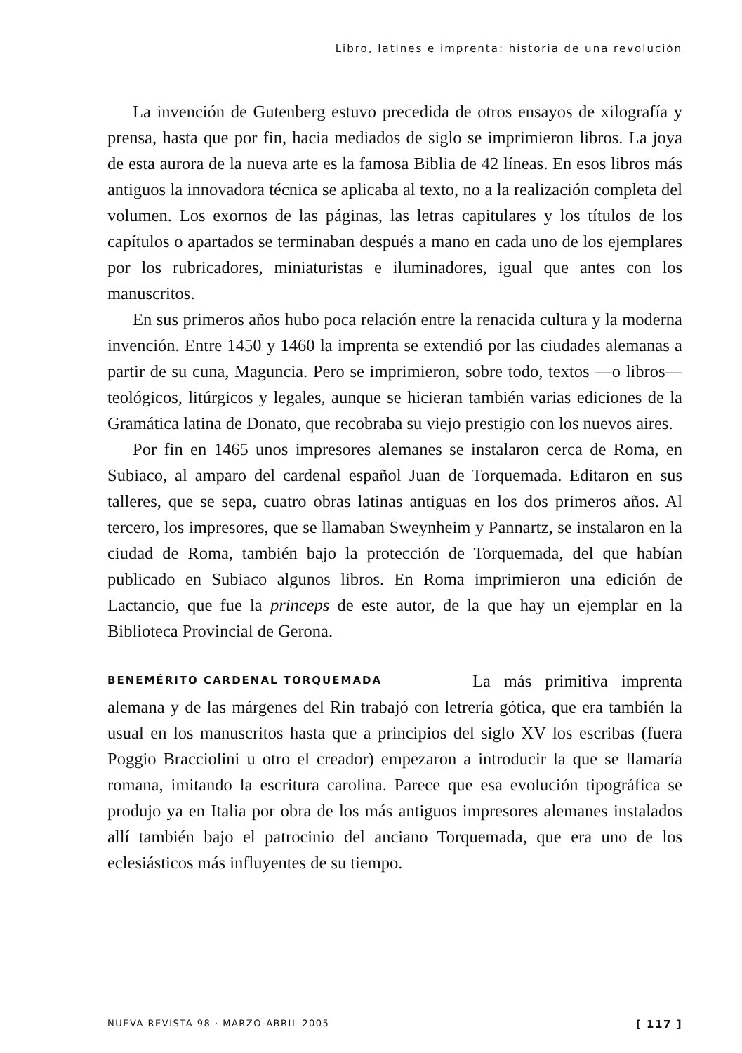Libro, latines e imprenta: historia de una revolución
La invención de Gutenberg estuvo precedida de otros ensayos de xilografía y prensa, hasta que por fin, hacia mediados de siglo se imprimieron libros. La joya de esta aurora de la nueva arte es la famosa Biblia de 42 líneas. En esos libros más antiguos la innovadora técnica se aplicaba al texto, no a la realización completa del volumen. Los exornos de las páginas, las letras capitulares y los títulos de los capítulos o apartados se terminaban después a mano en cada uno de los ejemplares por los rubricadores, miniaturistas e iluminadores, igual que antes con los manuscritos.
En sus primeros años hubo poca relación entre la renacida cultura y la moderna invención. Entre 1450 y 1460 la imprenta se extendió por las ciudades alemanas a partir de su cuna, Maguncia. Pero se imprimieron, sobre todo, textos —o libros— teológicos, litúrgicos y legales, aunque se hicieran también varias ediciones de la Gramática latina de Donato, que recobraba su viejo prestigio con los nuevos aires.
Por fin en 1465 unos impresores alemanes se instalaron cerca de Roma, en Subiaco, al amparo del cardenal español Juan de Torquemada. Editaron en sus talleres, que se sepa, cuatro obras latinas antiguas en los dos primeros años. Al tercero, los impresores, que se llamaban Sweynheim y Pannartz, se instalaron en la ciudad de Roma, también bajo la protección de Torquemada, del que habían publicado en Subiaco algunos libros. En Roma imprimieron una edición de Lactancio, que fue la princeps de este autor, de la que hay un ejemplar en la Biblioteca Provincial de Gerona.
BENEMÉRITO CARDENAL TORQUEMADA
La más primitiva imprenta alemana y de las márgenes del Rin trabajó con letrería gótica, que era también la usual en los manuscritos hasta que a principios del siglo XV los escribas (fuera Poggio Bracciolini u otro el creador) empezaron a introducir la que se llamaría romana, imitando la escritura carolina. Parece que esa evolución tipográfica se produjo ya en Italia por obra de los más antiguos impresores alemanes instalados allí también bajo el patrocinio del anciano Torquemada, que era uno de los eclesiásticos más influyentes de su tiempo.
NUEVA REVISTA 98 · MARZO-ABRIL 2005 [ 117 ]